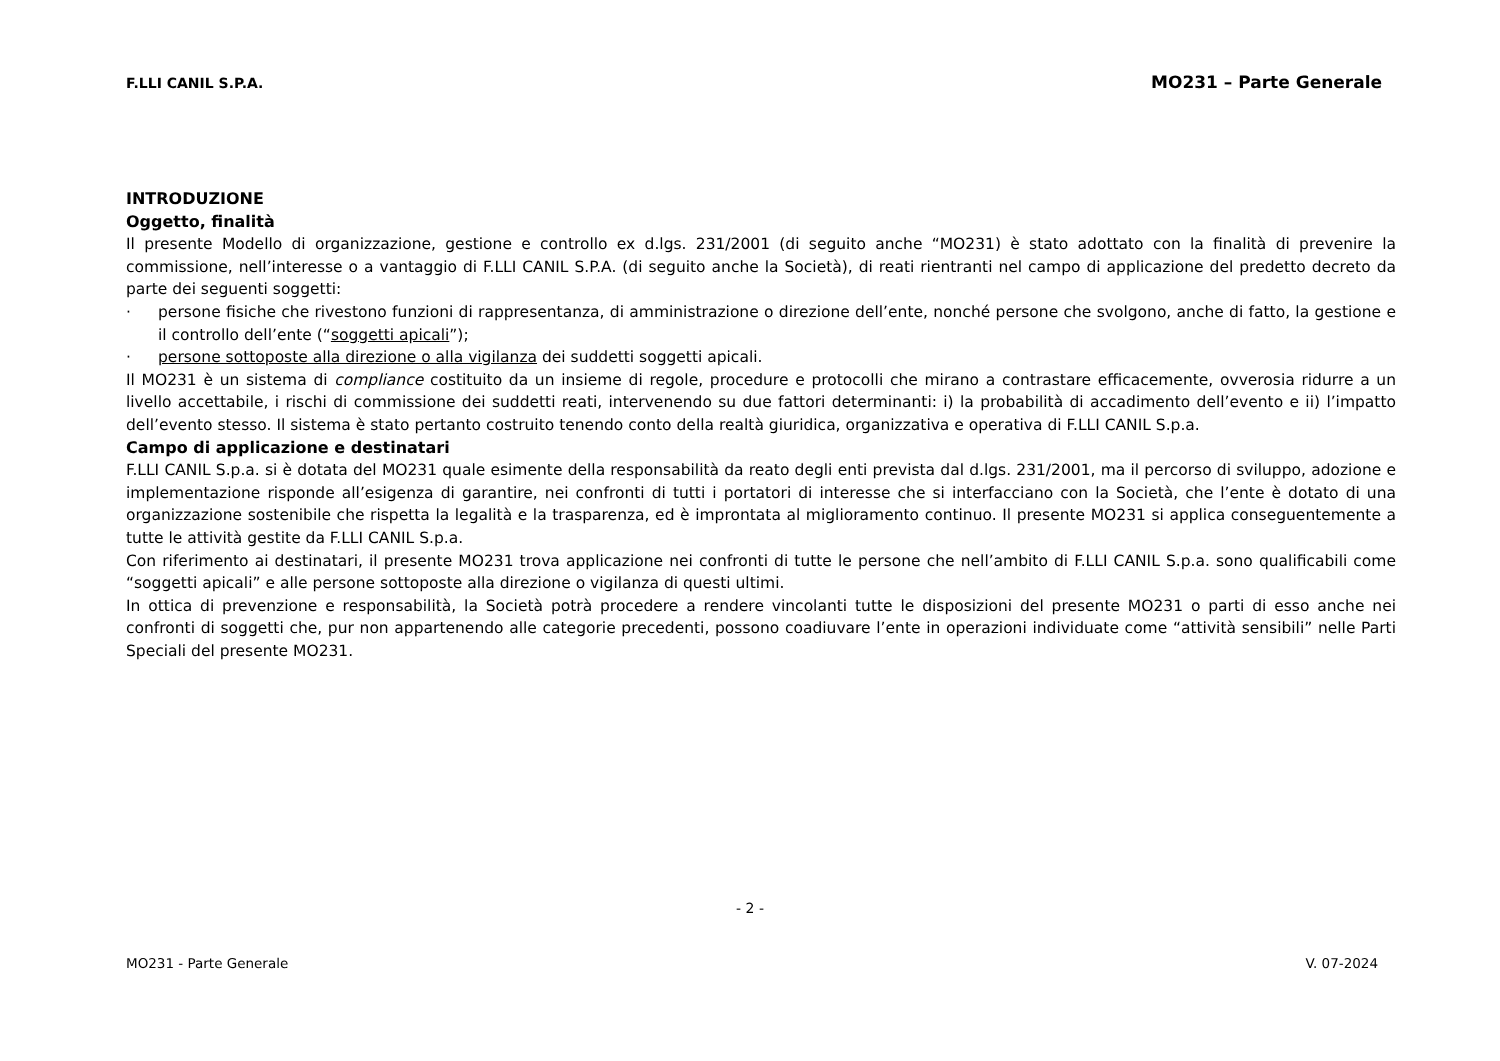F.LLI CANIL S.P.A. MO231 – Parte Generale
INTRODUZIONE
Oggetto, finalità
Il presente Modello di organizzazione, gestione e controllo ex d.lgs. 231/2001 (di seguito anche “MO231) è stato adottato con la finalità di prevenire la commissione, nell’interesse o a vantaggio di F.LLI CANIL S.P.A. (di seguito anche la Società), di reati rientranti nel campo di applicazione del predetto decreto da parte dei seguenti soggetti:
· persone fisiche che rivestono funzioni di rappresentanza, di amministrazione o direzione dell’ente, nonché persone che svolgono, anche di fatto, la gestione e il controllo dell’ente (“soggetti apicali”);
· persone sottoposte alla direzione o alla vigilanza dei suddetti soggetti apicali.
Il MO231 è un sistema di compliance costituito da un insieme di regole, procedure e protocolli che mirano a contrastare efficacemente, ovverosia ridurre a un livello accettabile, i rischi di commissione dei suddetti reati, intervenendo su due fattori determinanti: i) la probabilità di accadimento dell’evento e ii) l’impatto dell’evento stesso. Il sistema è stato pertanto costruito tenendo conto della realtà giuridica, organizzativa e operativa di F.LLI CANIL S.p.a.
Campo di applicazione e destinatari
F.LLI CANIL S.p.a. si è dotata del MO231 quale esimente della responsabilità da reato degli enti prevista dal d.lgs. 231/2001, ma il percorso di sviluppo, adozione e implementazione risponde all’esigenza di garantire, nei confronti di tutti i portatori di interesse che si interfacciano con la Società, che l’ente è dotato di una organizzazione sostenibile che rispetta la legalità e la trasparenza, ed è improntata al miglioramento continuo. Il presente MO231 si applica conseguentemente a tutte le attività gestite da F.LLI CANIL S.p.a.
Con riferimento ai destinatari, il presente MO231 trova applicazione nei confronti di tutte le persone che nell’ambito di F.LLI CANIL S.p.a. sono qualificabili come “soggetti apicali” e alle persone sottoposte alla direzione o vigilanza di questi ultimi.
In ottica di prevenzione e responsabilità, la Società potrà procedere a rendere vincolanti tutte le disposizioni del presente MO231 o parti di esso anche nei confronti di soggetti che, pur non appartenendo alle categorie precedenti, possono coadiuvare l’ente in operazioni individuate come “attività sensibili” nelle Parti Speciali del presente MO231.
- 2 -
MO231 - Parte Generale V. 07-2024